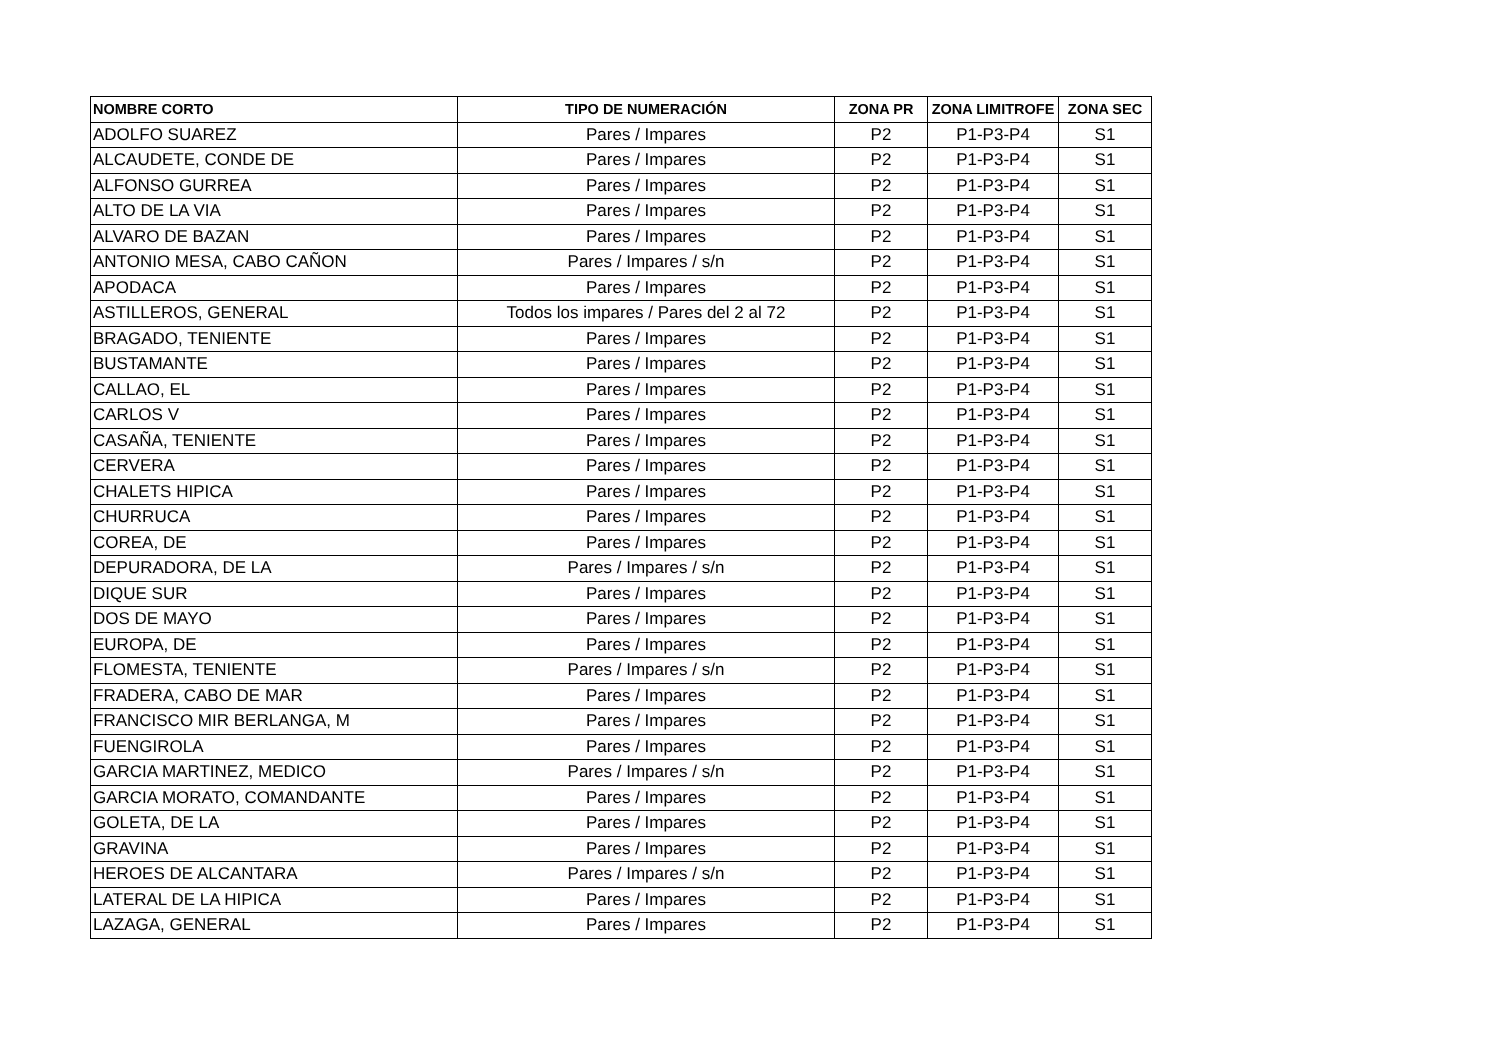| NOMBRE CORTO | TIPO DE NUMERACIÓN | ZONA PR | ZONA LIMITROFE | ZONA SEC |
| --- | --- | --- | --- | --- |
| ADOLFO SUAREZ | Pares / Impares | P2 | P1-P3-P4 | S1 |
| ALCAUDETE, CONDE DE | Pares / Impares | P2 | P1-P3-P4 | S1 |
| ALFONSO GURREA | Pares / Impares | P2 | P1-P3-P4 | S1 |
| ALTO DE LA VIA | Pares / Impares | P2 | P1-P3-P4 | S1 |
| ALVARO DE BAZAN | Pares / Impares | P2 | P1-P3-P4 | S1 |
| ANTONIO MESA, CABO CAÑON | Pares / Impares / s/n | P2 | P1-P3-P4 | S1 |
| APODACA | Pares / Impares | P2 | P1-P3-P4 | S1 |
| ASTILLEROS, GENERAL | Todos los impares / Pares del 2 al 72 | P2 | P1-P3-P4 | S1 |
| BRAGADO, TENIENTE | Pares / Impares | P2 | P1-P3-P4 | S1 |
| BUSTAMANTE | Pares / Impares | P2 | P1-P3-P4 | S1 |
| CALLAO, EL | Pares / Impares | P2 | P1-P3-P4 | S1 |
| CARLOS V | Pares / Impares | P2 | P1-P3-P4 | S1 |
| CASAÑA, TENIENTE | Pares / Impares | P2 | P1-P3-P4 | S1 |
| CERVERA | Pares / Impares | P2 | P1-P3-P4 | S1 |
| CHALETS HIPICA | Pares / Impares | P2 | P1-P3-P4 | S1 |
| CHURRUCA | Pares / Impares | P2 | P1-P3-P4 | S1 |
| COREA, DE | Pares / Impares | P2 | P1-P3-P4 | S1 |
| DEPURADORA, DE LA | Pares / Impares / s/n | P2 | P1-P3-P4 | S1 |
| DIQUE SUR | Pares / Impares | P2 | P1-P3-P4 | S1 |
| DOS DE MAYO | Pares / Impares | P2 | P1-P3-P4 | S1 |
| EUROPA, DE | Pares / Impares | P2 | P1-P3-P4 | S1 |
| FLOMESTA, TENIENTE | Pares / Impares / s/n | P2 | P1-P3-P4 | S1 |
| FRADERA, CABO DE MAR | Pares / Impares | P2 | P1-P3-P4 | S1 |
| FRANCISCO MIR BERLANGA, M | Pares / Impares | P2 | P1-P3-P4 | S1 |
| FUENGIROLA | Pares / Impares | P2 | P1-P3-P4 | S1 |
| GARCIA MARTINEZ, MEDICO | Pares / Impares / s/n | P2 | P1-P3-P4 | S1 |
| GARCIA MORATO, COMANDANTE | Pares / Impares | P2 | P1-P3-P4 | S1 |
| GOLETA, DE LA | Pares / Impares | P2 | P1-P3-P4 | S1 |
| GRAVINA | Pares / Impares | P2 | P1-P3-P4 | S1 |
| HEROES DE ALCANTARA | Pares / Impares / s/n | P2 | P1-P3-P4 | S1 |
| LATERAL DE LA HIPICA | Pares / Impares | P2 | P1-P3-P4 | S1 |
| LAZAGA, GENERAL | Pares / Impares | P2 | P1-P3-P4 | S1 |